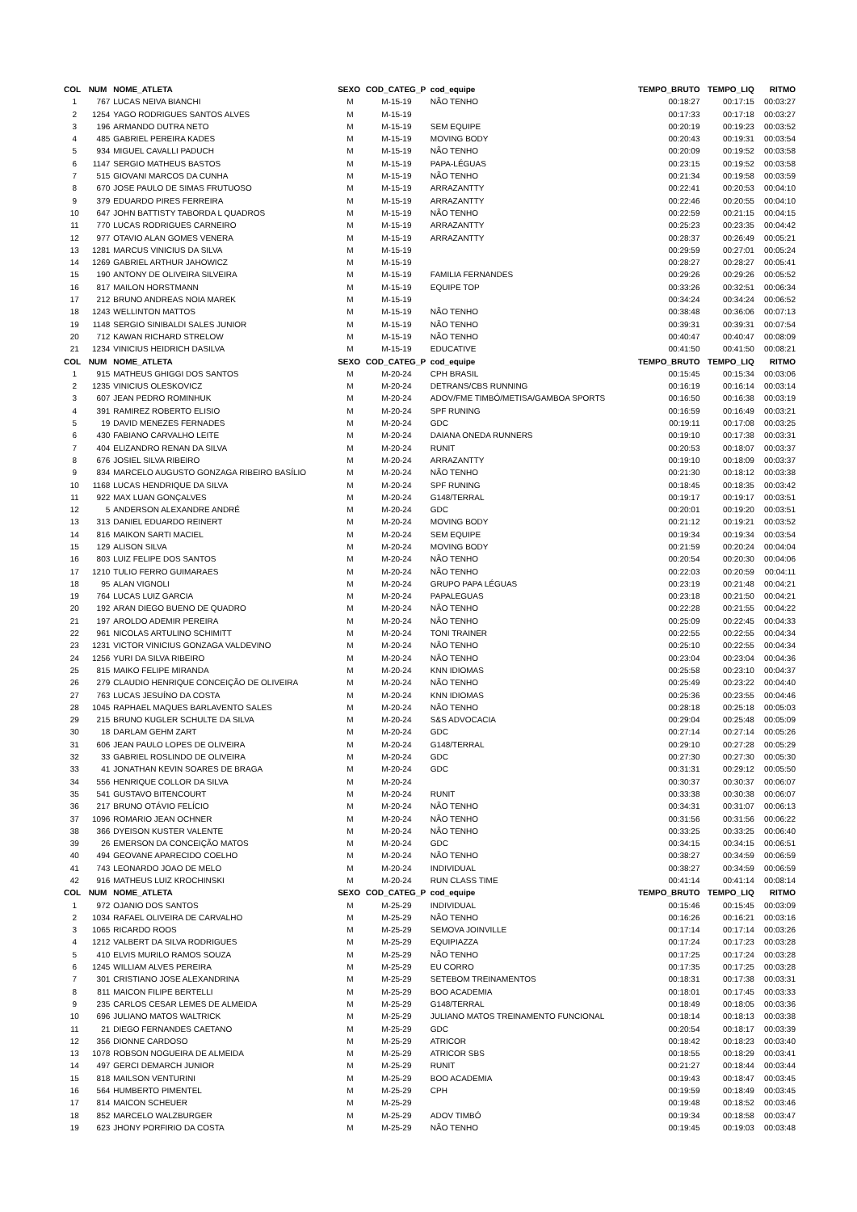| COL | NUM | NOME_ATLETA | SEXO | COD_CATEG_P | cod_equipe | TEMPO_BRUTO | TEMPO_LIQ | RITMO |
| --- | --- | --- | --- | --- | --- | --- | --- | --- |
| 1 | 767 | LUCAS NEIVA BIANCHI | M | M-15-19 | NÃO TENHO | 00:18:27 | 00:17:15 | 00:03:27 |
| 2 | 1254 | YAGO RODRIGUES SANTOS ALVES | M | M-15-19 | | 00:17:33 | 00:17:18 | 00:03:27 |
| 3 | 196 | ARMANDO DUTRA NETO | M | M-15-19 | SEM EQUIPE | 00:20:19 | 00:19:23 | 00:03:52 |
| 4 | 485 | GABRIEL PEREIRA KADES | M | M-15-19 | MOVING BODY | 00:20:43 | 00:19:31 | 00:03:54 |
| 5 | 934 | MIGUEL CAVALLI PADUCH | M | M-15-19 | NÃO TENHO | 00:20:09 | 00:19:52 | 00:03:58 |
| 6 | 1147 | SERGIO MATHEUS BASTOS | M | M-15-19 | PAPA-LÉGUAS | 00:23:15 | 00:19:52 | 00:03:58 |
| 7 | 515 | GIOVANI MARCOS DA CUNHA | M | M-15-19 | NÃO TENHO | 00:21:34 | 00:19:58 | 00:03:59 |
| 8 | 670 | JOSE PAULO DE SIMAS FRUTUOSO | M | M-15-19 | ARRAZANTTY | 00:22:41 | 00:20:53 | 00:04:10 |
| 9 | 379 | EDUARDO PIRES FERREIRA | M | M-15-19 | ARRAZANTTY | 00:22:46 | 00:20:55 | 00:04:10 |
| 10 | 647 | JOHN BATTISTY TABORDA L QUADROS | M | M-15-19 | NÃO TENHO | 00:22:59 | 00:21:15 | 00:04:15 |
| 11 | 770 | LUCAS RODRIGUES CARNEIRO | M | M-15-19 | ARRAZANTTY | 00:25:23 | 00:23:35 | 00:04:42 |
| 12 | 977 | OTAVIO ALAN GOMES VENERA | M | M-15-19 | ARRAZANTTY | 00:28:37 | 00:26:49 | 00:05:21 |
| 13 | 1281 | MARCUS VINICIUS DA SILVA | M | M-15-19 | | 00:29:59 | 00:27:01 | 00:05:24 |
| 14 | 1269 | GABRIEL ARTHUR JAHOWICZ | M | M-15-19 | | 00:28:27 | 00:28:27 | 00:05:41 |
| 15 | 190 | ANTONY DE OLIVEIRA SILVEIRA | M | M-15-19 | FAMILIA FERNANDES | 00:29:26 | 00:29:26 | 00:05:52 |
| 16 | 817 | MAILON HORSTMANN | M | M-15-19 | EQUIPE TOP | 00:33:26 | 00:32:51 | 00:06:34 |
| 17 | 212 | BRUNO ANDREAS NOIA MAREK | M | M-15-19 | | 00:34:24 | 00:34:24 | 00:06:52 |
| 18 | 1243 | WELLINTON MATTOS | M | M-15-19 | NÃO TENHO | 00:38:48 | 00:36:06 | 00:07:13 |
| 19 | 1148 | SERGIO SINIBALDI SALES JUNIOR | M | M-15-19 | NÃO TENHO | 00:39:31 | 00:39:31 | 00:07:54 |
| 20 | 712 | KAWAN RICHARD STRELOW | M | M-15-19 | NÃO TENHO | 00:40:47 | 00:40:47 | 00:08:09 |
| 21 | 1234 | VINICIUS HEIDRICH DASILVA | M | M-15-19 | EDUCATIVE | 00:41:50 | 00:41:50 | 00:08:21 |
| COL | NUM | NOME_ATLETA | SEXO | COD_CATEG_P | cod_equipe | TEMPO_BRUTO | TEMPO_LIQ | RITMO |
| 1 | 915 | MATHEUS GHIGGI DOS SANTOS | M | M-20-24 | CPH BRASIL | 00:15:45 | 00:15:34 | 00:03:06 |
| 2 | 1235 | VINICIUS OLESKOVICZ | M | M-20-24 | DETRANS/CBS RUNNING | 00:16:19 | 00:16:14 | 00:03:14 |
| 3 | 607 | JEAN PEDRO ROMINHUK | M | M-20-24 | ADOV/FME TIMBÓ/METISA/GAMBOA SPORTS | 00:16:50 | 00:16:38 | 00:03:19 |
| 4 | 391 | RAMIREZ ROBERTO ELISIO | M | M-20-24 | SPF RUNING | 00:16:59 | 00:16:49 | 00:03:21 |
| 5 | 19 | DAVID MENEZES FERNADES | M | M-20-24 | GDC | 00:19:11 | 00:17:08 | 00:03:25 |
| 6 | 430 | FABIANO CARVALHO LEITE | M | M-20-24 | DAIANA ONEDA RUNNERS | 00:19:10 | 00:17:38 | 00:03:31 |
| 7 | 404 | ELIZANDRO RENAN DA SILVA | M | M-20-24 | RUNIT | 00:20:53 | 00:18:07 | 00:03:37 |
| 8 | 676 | JOSIEL SILVA RIBEIRO | M | M-20-24 | ARRAZANTTY | 00:19:10 | 00:18:09 | 00:03:37 |
| 9 | 834 | MARCELO AUGUSTO GONZAGA RIBEIRO BASÍLIO | M | M-20-24 | NÃO TENHO | 00:21:30 | 00:18:12 | 00:03:38 |
| 10 | 1168 | LUCAS HENDRIQUE DA SILVA | M | M-20-24 | SPF RUNING | 00:18:45 | 00:18:35 | 00:03:42 |
| 11 | 922 | MAX LUAN GONÇALVES | M | M-20-24 | G148/TERRAL | 00:19:17 | 00:19:17 | 00:03:51 |
| 12 | 5 | ANDERSON ALEXANDRE ANDRÉ | M | M-20-24 | GDC | 00:20:01 | 00:19:20 | 00:03:51 |
| 13 | 313 | DANIEL EDUARDO REINERT | M | M-20-24 | MOVING BODY | 00:21:12 | 00:19:21 | 00:03:52 |
| 14 | 816 | MAIKON SARTI MACIEL | M | M-20-24 | SEM EQUIPE | 00:19:34 | 00:19:34 | 00:03:54 |
| 15 | 129 | ALISON SILVA | M | M-20-24 | MOVING BODY | 00:21:59 | 00:20:24 | 00:04:04 |
| 16 | 803 | LUIZ FELIPE DOS SANTOS | M | M-20-24 | NÃO TENHO | 00:20:54 | 00:20:30 | 00:04:06 |
| 17 | 1210 | TULIO FERRO GUIMARAES | M | M-20-24 | NÃO TENHO | 00:22:03 | 00:20:59 | 00:04:11 |
| 18 | 95 | ALAN VIGNOLI | M | M-20-24 | GRUPO PAPA LÉGUAS | 00:23:19 | 00:21:48 | 00:04:21 |
| 19 | 764 | LUCAS LUIZ GARCIA | M | M-20-24 | PAPALEGUAS | 00:23:18 | 00:21:50 | 00:04:21 |
| 20 | 192 | ARAN DIEGO BUENO DE QUADRO | M | M-20-24 | NÃO TENHO | 00:22:28 | 00:21:55 | 00:04:22 |
| 21 | 197 | AROLDO ADEMIR PEREIRA | M | M-20-24 | NÃO TENHO | 00:25:09 | 00:22:45 | 00:04:33 |
| 22 | 961 | NICOLAS ARTULINO SCHIMITT | M | M-20-24 | TONI TRAINER | 00:22:55 | 00:22:55 | 00:04:34 |
| 23 | 1231 | VICTOR VINICIUS GONZAGA VALDEVINO | M | M-20-24 | NÃO TENHO | 00:25:10 | 00:22:55 | 00:04:34 |
| 24 | 1256 | YURI DA SILVA RIBEIRO | M | M-20-24 | NÃO TENHO | 00:23:04 | 00:23:04 | 00:04:36 |
| 25 | 815 | MAIKO FELIPE MIRANDA | M | M-20-24 | KNN IDIOMAS | 00:25:58 | 00:23:10 | 00:04:37 |
| 26 | 279 | CLAUDIO HENRIQUE CONCEIÇÃO DE OLIVEIRA | M | M-20-24 | NÃO TENHO | 00:25:49 | 00:23:22 | 00:04:40 |
| 27 | 763 | LUCAS JESUÍNO DA COSTA | M | M-20-24 | KNN IDIOMAS | 00:25:36 | 00:23:55 | 00:04:46 |
| 28 | 1045 | RAPHAEL MAQUES BARLAVENTO SALES | M | M-20-24 | NÃO TENHO | 00:28:18 | 00:25:18 | 00:05:03 |
| 29 | 215 | BRUNO KUGLER SCHULTE DA SILVA | M | M-20-24 | S&S ADVOCACIA | 00:29:04 | 00:25:48 | 00:05:09 |
| 30 | 18 | DARLAM GEHM ZART | M | M-20-24 | GDC | 00:27:14 | 00:27:14 | 00:05:26 |
| 31 | 606 | JEAN PAULO LOPES DE OLIVEIRA | M | M-20-24 | G148/TERRAL | 00:29:10 | 00:27:28 | 00:05:29 |
| 32 | 33 | GABRIEL ROSLINDO DE OLIVEIRA | M | M-20-24 | GDC | 00:27:30 | 00:27:30 | 00:05:30 |
| 33 | 41 | JONATHAN KEVIN SOARES DE BRAGA | M | M-20-24 | GDC | 00:31:31 | 00:29:12 | 00:05:50 |
| 34 | 556 | HENRIQUE COLLOR DA SILVA | M | M-20-24 | | 00:30:37 | 00:30:37 | 00:06:07 |
| 35 | 541 | GUSTAVO BITENCOURT | M | M-20-24 | RUNIT | 00:33:38 | 00:30:38 | 00:06:07 |
| 36 | 217 | BRUNO OTÁVIO FELÍCIO | M | M-20-24 | NÃO TENHO | 00:34:31 | 00:31:07 | 00:06:13 |
| 37 | 1096 | ROMARIO JEAN OCHNER | M | M-20-24 | NÃO TENHO | 00:31:56 | 00:31:56 | 00:06:22 |
| 38 | 366 | DYEISON KUSTER VALENTE | M | M-20-24 | NÃO TENHO | 00:33:25 | 00:33:25 | 00:06:40 |
| 39 | 26 | EMERSON DA CONCEIÇÃO MATOS | M | M-20-24 | GDC | 00:34:15 | 00:34:15 | 00:06:51 |
| 40 | 494 | GEOVANE APARECIDO COELHO | M | M-20-24 | NÃO TENHO | 00:38:27 | 00:34:59 | 00:06:59 |
| 41 | 743 | LEONARDO JOAO DE MELO | M | M-20-24 | INDIVIDUAL | 00:38:27 | 00:34:59 | 00:06:59 |
| 42 | 916 | MATHEUS LUIZ KROCHINSKI | M | M-20-24 | RUN CLASS TIME | 00:41:14 | 00:41:14 | 00:08:14 |
| COL | NUM | NOME_ATLETA | SEXO | COD_CATEG_P | cod_equipe | TEMPO_BRUTO | TEMPO_LIQ | RITMO |
| 1 | 972 | OJANIO DOS SANTOS | M | M-25-29 | INDIVIDUAL | 00:15:46 | 00:15:45 | 00:03:09 |
| 2 | 1034 | RAFAEL OLIVEIRA DE CARVALHO | M | M-25-29 | NÃO TENHO | 00:16:26 | 00:16:21 | 00:03:16 |
| 3 | 1065 | RICARDO ROOS | M | M-25-29 | SEMOVA JOINVILLE | 00:17:14 | 00:17:14 | 00:03:26 |
| 4 | 1212 | VALBERT DA SILVA RODRIGUES | M | M-25-29 | EQUIPIAZZA | 00:17:24 | 00:17:23 | 00:03:28 |
| 5 | 410 | ELVIS MURILO RAMOS SOUZA | M | M-25-29 | NÃO TENHO | 00:17:25 | 00:17:24 | 00:03:28 |
| 6 | 1245 | WILLIAM ALVES PEREIRA | M | M-25-29 | EU CORRO | 00:17:35 | 00:17:25 | 00:03:28 |
| 7 | 301 | CRISTIANO JOSE ALEXANDRINA | M | M-25-29 | SETEBOM TREINAMENTOS | 00:18:31 | 00:17:38 | 00:03:31 |
| 8 | 811 | MAICON FILIPE BERTELLI | M | M-25-29 | BOO ACADEMIA | 00:18:01 | 00:17:45 | 00:03:33 |
| 9 | 235 | CARLOS CESAR LEMES DE ALMEIDA | M | M-25-29 | G148/TERRAL | 00:18:49 | 00:18:05 | 00:03:36 |
| 10 | 696 | JULIANO MATOS WALTRICK | M | M-25-29 | JULIANO MATOS TREINAMENTO FUNCIONAL | 00:18:14 | 00:18:13 | 00:03:38 |
| 11 | 21 | DIEGO FERNANDES CAETANO | M | M-25-29 | GDC | 00:20:54 | 00:18:17 | 00:03:39 |
| 12 | 356 | DIONNE CARDOSO | M | M-25-29 | ATRICOR | 00:18:42 | 00:18:23 | 00:03:40 |
| 13 | 1078 | ROBSON NOGUEIRA DE ALMEIDA | M | M-25-29 | ATRICOR SBS | 00:18:55 | 00:18:29 | 00:03:41 |
| 14 | 497 | GERCI DEMARCH JUNIOR | M | M-25-29 | RUNIT | 00:21:27 | 00:18:44 | 00:03:44 |
| 15 | 818 | MAILSON VENTURINI | M | M-25-29 | BOO ACADEMIA | 00:19:43 | 00:18:47 | 00:03:45 |
| 16 | 564 | HUMBERTO PIMENTEL | M | M-25-29 | CPH | 00:19:59 | 00:18:49 | 00:03:45 |
| 17 | 814 | MAICON SCHEUER | M | M-25-29 | | 00:19:48 | 00:18:52 | 00:03:46 |
| 18 | 852 | MARCELO WALZBURGER | M | M-25-29 | ADOV TIMBÓ | 00:19:34 | 00:18:58 | 00:03:47 |
| 19 | 623 | JHONY PORFIRIO DA COSTA | M | M-25-29 | NÃO TENHO | 00:19:45 | 00:19:03 | 00:03:48 |